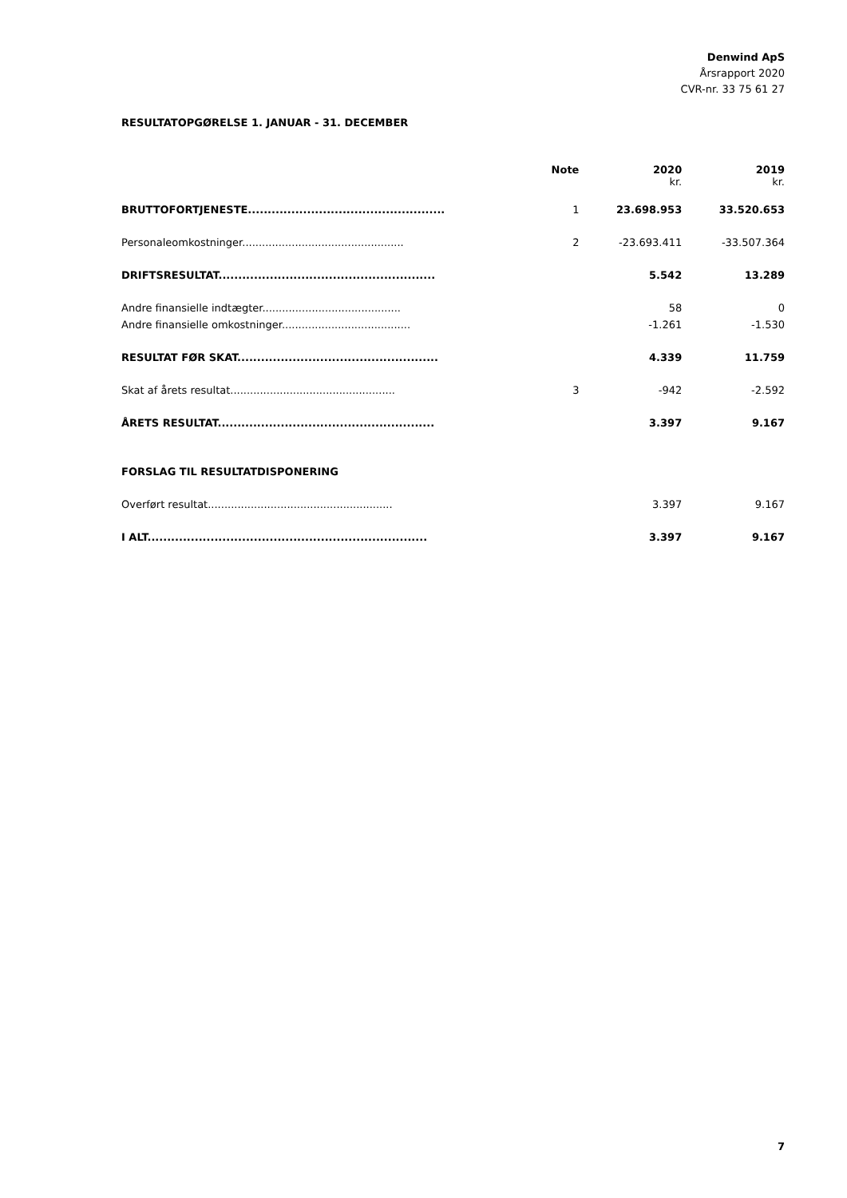Denwind ApS
Årsrapport 2020
CVR-nr. 33 75 61 27
RESULTATOPGØRELSE 1. JANUAR - 31. DECEMBER
| | Note | 2020 kr. | 2019 kr. |
| BRUTTOFORTJENESTE.................................................. | 1 | 23.698.953 | 33.520.653 |
| Personaleomkostninger................................................. | 2 | -23.693.411 | -33.507.364 |
| DRIFTSRESULTAT....................................................... | | 5.542 | 13.289 |
| Andre finansielle indtægter.......................................... | | 58 | 0 |
| Andre finansielle omkostninger....................................... | | -1.261 | -1.530 |
| RESULTAT FØR SKAT................................................... | | 4.339 | 11.759 |
| Skat af årets resultat.................................................. | 3 | -942 | -2.592 |
| ÅRETS RESULTAT....................................................... | | 3.397 | 9.167 |
| FORSLAG TIL RESULTATDISPONERING | | | |
| Overført resultat........................................................ | | 3.397 | 9.167 |
| I ALT....................................................................... | | 3.397 | 9.167 |
7